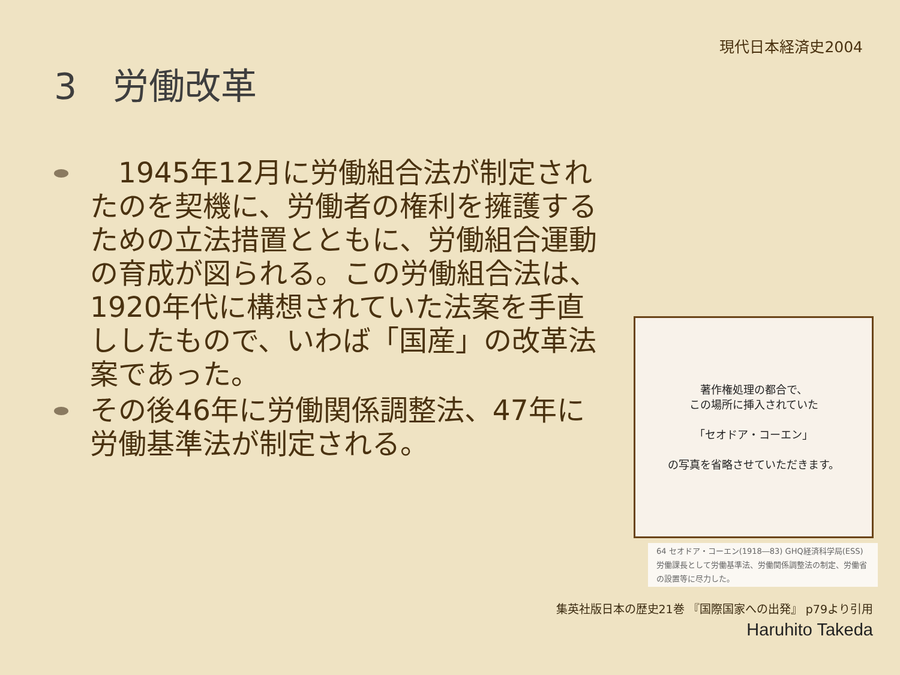現代日本経済史2004
3　労働改革
　1945年12月に労働組合法が制定されたのを契機に、労働者の権利を擁護するための立法措置とともに、労働組合運動の育成が図られる。この労働組合法は、1920年代に構想されていた法案を手直ししたもので、いわば「国産」の改革法案であった。
その後46年に労働関係調整法、47年に労働基準法が制定される。
著作権処理の都合で、
この場所に挿入されていた
「セオドア・コーエン」
の写真を省略させていただきます。
64 セオドア・コーエン(1918―83) GHQ経済科学局(ESS)労働課長として労働基準法、労働関係調整法の制定、労働省の設置等に尽力した。
集英社版日本の歴史21巻 『国際国家への出発』 p79より引用
Haruhito Takeda